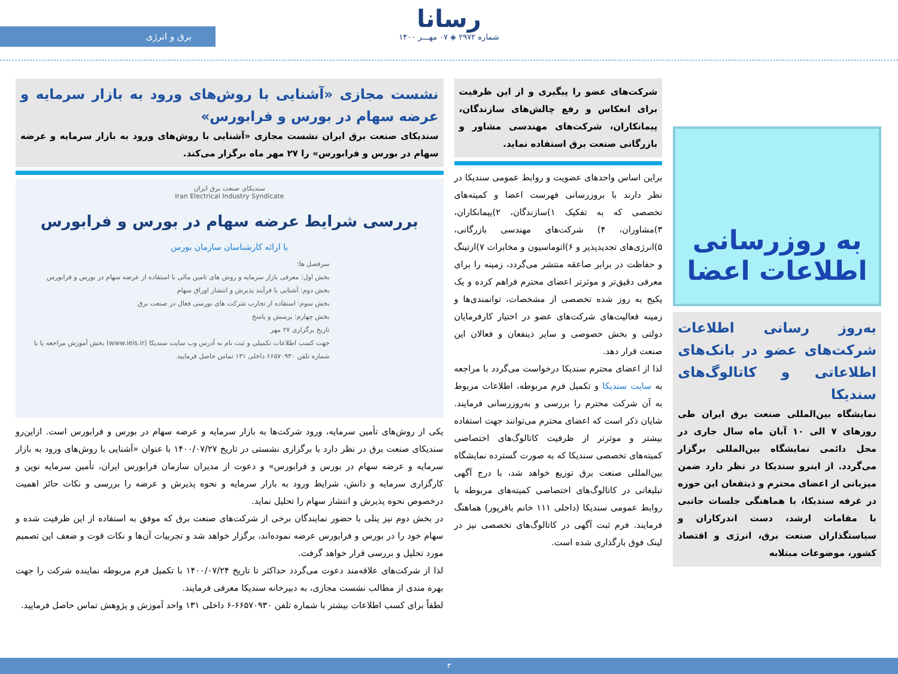رسانا
شماره ۲۹۷۲ ◈ ۰۷ مهـــر ۱۴۰۰
برق و انرژی
به روزرسانی
اطلاعات اعضا
به‌روز رسانی اطلاعات شرکت‌های عضو در بانک‌های اطلاعاتی و کاتالوگ‌های سندیکا
نمایشگاه بین‌المللی صنعت برق ایران طی روزهای ۷ الی ۱۰ آبان ماه سال جاری در محل دائمی نمایشگاه بین‌المللی برگزار می‌گردد. از اینرو سندیکا در نظر دارد ضمن میزبانی از اعضای محترم و ذینفعان این حوزه در غرفه سندیکا، با هماهنگی جلسات جانبی با مقامات ارشد، دست اندرکاران و سیاستگذاران صنعت برق، انرژی و اقتصاد کشور، موضوعات مبتلابه
شرکت‌های عضو را پیگیری و از این ظرفیت برای انعکاس و رفع چالش‌های سازندگان، پیمانکاران، شرکت‌های مهندسی مشاور و بازرگانی صنعت برق استفاده نماید.
براین اساس واحدهای عضویت و روابط عمومی سندیکا در نظر دارند با بروزرسانی فهرست اعضا و کمیته‌های تخصصی که به تفکیک ۱)سازندگان، ۲)پیمانکاران، ۳)مشاوران، ۴) شرکت‌های مهندسی بازرگانی، ۵)انرژی‌های تجدیدپذیر و ۶)اتوماسیون و مخابرات ۷)ارتینگ و حفاظت در برابر صاعقه منتشر می‌گردد، زمینه را برای معرفی دقیق‌تر و موثرتر اعضای محترم فراهم کرده و یک پکیج به روز شده تخصصی از مشخصات، توانمندی‌ها و زمینه فعالیت‌های شرکت‌های عضو در اختیار کارفرمایان دولتی و بخش خصوصی و سایر ذینفعان و فعالان این صنعت قرار دهد.
لذا از اعضای محترم سندیکا درخواست می‌گردد با مراجعه به سایت سندیکا و تکمیل فرم مربوطه، اطلاعات مربوط به آن شرکت محترم را بررسی و به‌روزرسانی فرمایند. شایان ذکر است که اعضای محترم می‌توانند جهت استفاده بیشتر و موثرتر از ظرفیت کاتالوگ‌های اختصاصی کمیته‌های تخصصی سندیکا که به صورت گسترده نمایشگاه بین‌المللی صنعت برق توزیع خواهد شد، با درج آگهی تبلیغاتی در کاتالوگ‌های اختصاصی کمیته‌های مربوطه با روابط عمومی سندیکا (داخلی ۱۱۱ خانم باقرپور) هماهنگ فرمایند. فرم ثبت آگهی در کاتالوگ‌های تخصصی نیز در لینک فوق بارگذاری شده است.
نشست مجازی «آشنایی با روش‌های ورود به بازار سرمایه و عرضه سهام در بورس و فرابورس»
سندیکای صنعت برق ایران نشست مجازی «آشنایی با روش‌های ورود به بازار سرمایه و عرضه سهام در بورس و فرابورس» را ۲۷ مهر ماه برگزار می‌کند.
سندیکای صنعت برق ایران
Iran Electrical Industry Syndicate
بررسی شرایط عرضه سهام در بورس و فرابورس
با ارائه کارشناسان سازمان بورس
سرفصل ها:
بخش اول: معرفی بازار سرمایه و روش های تامین مالی با استفاده از عرضه سهام در بورس و فرابورس
بخش دوم: آشنایی با فرآیند پذیرش و انتشار اوراق سهام
بخش سوم: استفاده از تجارب شرکت های بورسی فعال در صنعت برق
بخش چهارم: پرسش و پاسخ
تاریخ برگزاری ۲۷ مهر
جهت کسب اطلاعات تکمیلی و ثبت نام به آدرس وب سایت سندیکا (www.ieis.ir) بخش آموزش مراجعه یا با شماره تلفن ۶۶۵۷۰۹۳۰ داخلی ۱۳۱ تماس حاصل فرمایید.
یکی از روش‌های تأمین سرمایه، ورود شرکت‌ها به بازار سرمایه و عرضه سهام در بورس و فرابورس است. ازاین‌رو سندیکای صنعت برق در نظر دارد با برگزاری نشستی در تاریخ ۱۴۰۰/۰۷/۲۷ با عنوان «آشنایی با روش‌های ورود به بازار سرمایه و عرضه سهام در بورس و فرابورس» و دعوت از مدیران سازمان فرابورس ایران، تأمین سرمایه نوین و کارگزاری سرمایه و دانش، شرایط ورود به بازار سرمایه و نحوه پذیرش و عرضه را بررسی و نکات حائز اهمیت درخصوص نحوه پذیرش و انتشار سهام را تحلیل نماید.
در بخش دوم نیز پنلی با حضور نمایندگان برخی از شرکت‌های صنعت برق که موفق به استفاده از این ظرفیت شده و سهام خود را در بورس و فرابورس عرضه نموده‌اند، برگزار خواهد شد و تجربیات آن‌ها و نکات قوت و ضعف این تصمیم مورد تحلیل و بررسی قرار خواهد گرفت.
لذا از شرکت‌های علاقه‌مند دعوت می‌گردد حداکثر تا تاریخ ۱۴۰۰/۰۷/۲۴ با تکمیل فرم مربوطه نماینده شرکت را جهت بهره مندی از مطالب نشست مجازی، به دبیرخانه سندیکا معرفی فرمایند.
لطفاً برای کسب اطلاعات بیشتر با شماره تلفن ۶۶۵۷۰۹۳۰-۶ داخلی ۱۳۱ واحد آموزش و پژوهش تماس حاصل فرمایید.
۳